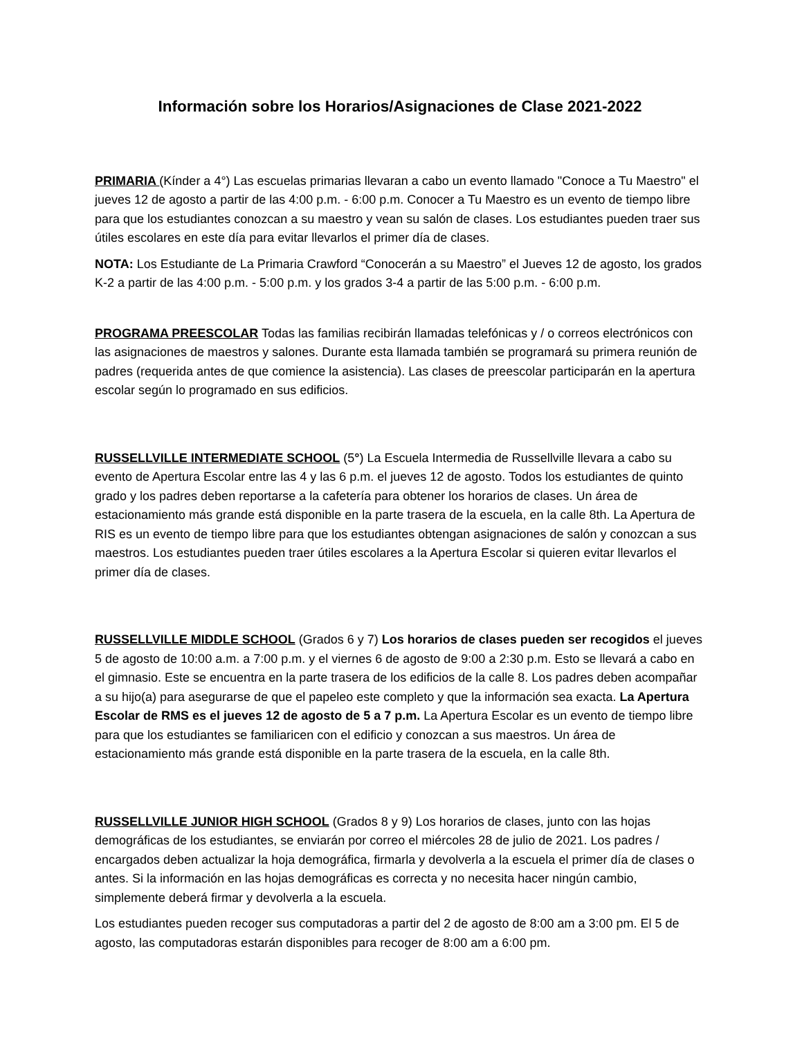Información sobre los Horarios/Asignaciones de Clase 2021-2022
PRIMARIA (Kínder a 4°) Las escuelas primarias llevaran a cabo un evento llamado "Conoce a Tu Maestro" el jueves 12 de agosto a partir de las 4:00 p.m. - 6:00 p.m. Conocer a Tu Maestro es un evento de tiempo libre para que los estudiantes conozcan a su maestro y vean su salón de clases. Los estudiantes pueden traer sus útiles escolares en este día para evitar llevarlos el primer día de clases.
NOTA: Los Estudiante de La Primaria Crawford “Conocerán a su Maestro” el Jueves 12 de agosto, los grados K-2 a partir de las 4:00 p.m. - 5:00 p.m. y los grados 3-4 a partir de las 5:00 p.m. - 6:00 p.m.
PROGRAMA PREESCOLAR Todas las familias recibirán llamadas telefónicas y / o correos electrónicos con las asignaciones de maestros y salones. Durante esta llamada también se programará su primera reunión de padres (requerida antes de que comience la asistencia). Las clases de preescolar participarán en la apertura escolar según lo programado en sus edificios.
RUSSELLVILLE INTERMEDIATE SCHOOL (5°) La Escuela Intermedia de Russellville llevara a cabo su evento de Apertura Escolar entre las 4 y las 6 p.m. el jueves 12 de agosto. Todos los estudiantes de quinto grado y los padres deben reportarse a la cafetería para obtener los horarios de clases. Un área de estacionamiento más grande está disponible en la parte trasera de la escuela, en la calle 8th. La Apertura de RIS es un evento de tiempo libre para que los estudiantes obtengan asignaciones de salón y conozcan a sus maestros. Los estudiantes pueden traer útiles escolares a la Apertura Escolar si quieren evitar llevarlos el primer día de clases.
RUSSELLVILLE MIDDLE SCHOOL (Grados 6 y 7) Los horarios de clases pueden ser recogidos el jueves 5 de agosto de 10:00 a.m. a 7:00 p.m. y el viernes 6 de agosto de 9:00 a 2:30 p.m. Esto se llevará a cabo en el gimnasio. Este se encuentra en la parte trasera de los edificios de la calle 8. Los padres deben acompañar a su hijo(a) para asegurarse de que el papeleo este completo y que la información sea exacta. La Apertura Escolar de RMS es el jueves 12 de agosto de 5 a 7 p.m. La Apertura Escolar es un evento de tiempo libre para que los estudiantes se familiaricen con el edificio y conozcan a sus maestros. Un área de estacionamiento más grande está disponible en la parte trasera de la escuela, en la calle 8th.
RUSSELLVILLE JUNIOR HIGH SCHOOL (Grados 8 y 9) Los horarios de clases, junto con las hojas demográficas de los estudiantes, se enviarán por correo el miércoles 28 de julio de 2021. Los padres / encargados deben actualizar la hoja demográfica, firmarla y devolverla a la escuela el primer día de clases o antes. Si la información en las hojas demográficas es correcta y no necesita hacer ningún cambio, simplemente deberá firmar y devolverla a la escuela.
Los estudiantes pueden recoger sus computadoras a partir del 2 de agosto de 8:00 am a 3:00 pm. El 5 de agosto, las computadoras estarán disponibles para recoger de 8:00 am a 6:00 pm.